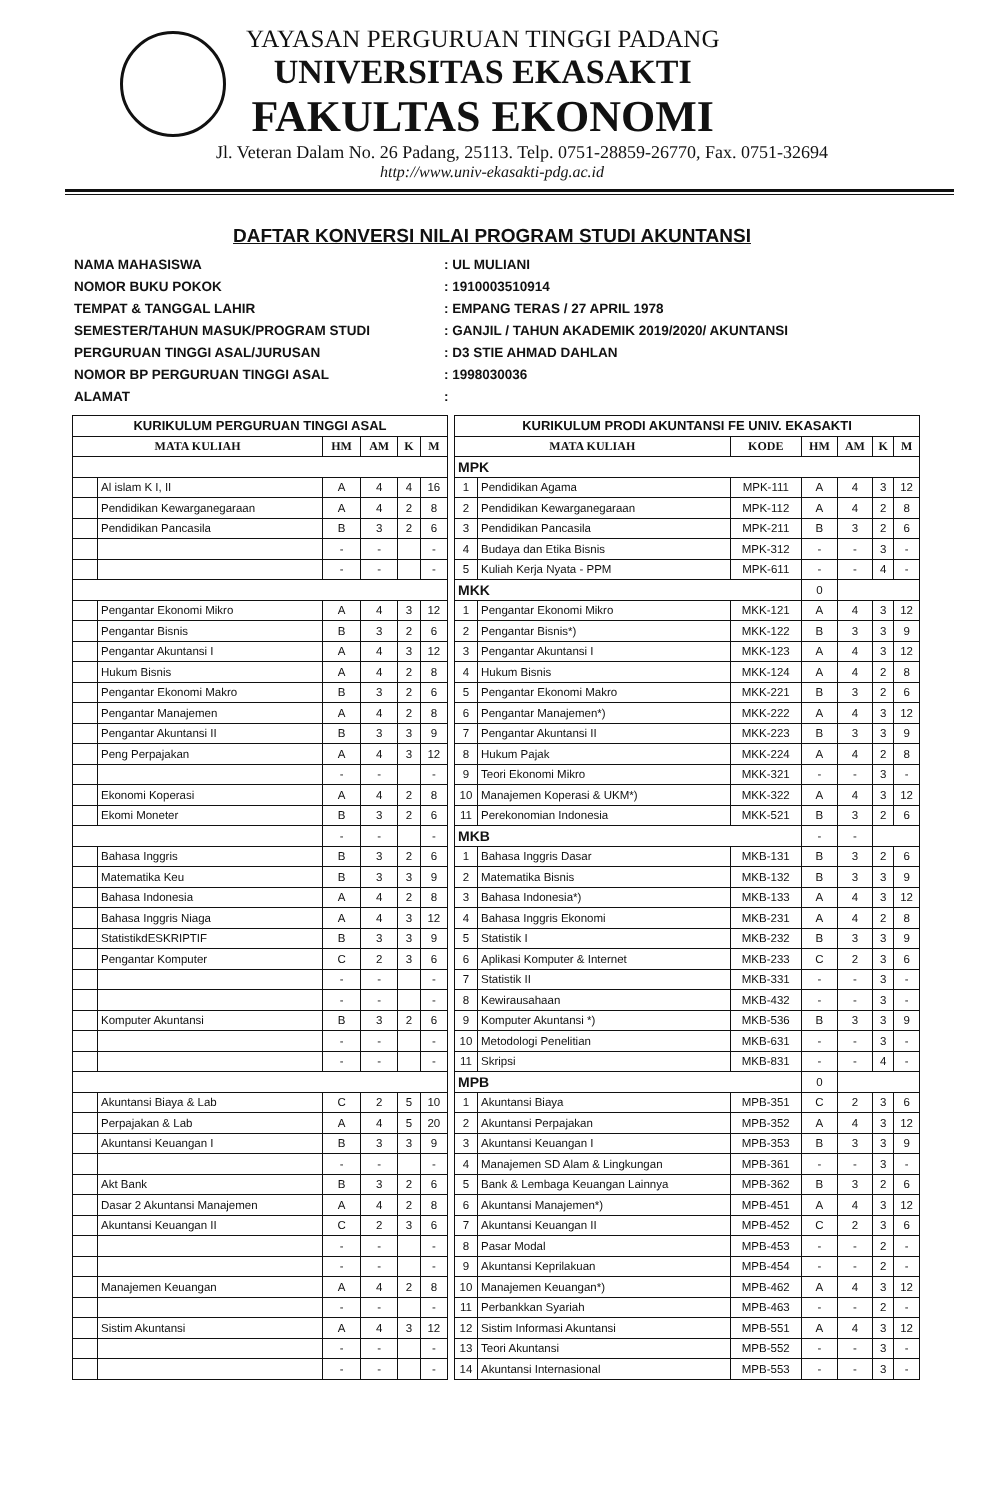YAYASAN PERGURUAN TINGGI PADANG
UNIVERSITAS EKASAKTI
FAKULTAS EKONOMI
Jl. Veteran Dalam No. 26 Padang, 25113. Telp. 0751-28859-26770, Fax. 0751-32694
http://www.univ-ekasakti-pdg.ac.id
DAFTAR KONVERSI NILAI PROGRAM STUDI AKUNTANSI
NAMA MAHASISWA: UL MULIANI
NOMOR BUKU POKOK: 1910003510914
TEMPAT & TANGGAL LAHIR: EMPANG TERAS / 27 APRIL 1978
SEMESTER/TAHUN MASUK/PROGRAM STUDI: GANJIL / TAHUN AKADEMIK 2019/2020/ AKUNTANSI
PERGURUAN TINGGI ASAL/JURUSAN: D3 STIE AHMAD DAHLAN
NOMOR BP PERGURUAN TINGGI ASAL: 1998030036
ALAMAT:
| KURIKULUM PERGURUAN TINGGI ASAL | | | | | |
| --- | --- | --- | --- | --- | --- |
| MATA KULIAH | | HM | AM | K | M |
| | Al islam K I, II | A | 4 | 4 | 16 |
| | Pendidikan Kewarganegaraan | A | 4 | 2 | 8 |
| | Pendidikan Pancasila | B | 3 | 2 | 6 |
| | | - | - | | - |
| | | - | - | | - |
| | Pengantar Ekonomi Mikro | A | 4 | 3 | 12 |
| | Pengantar Bisnis | B | 3 | 2 | 6 |
| | Pengantar Akuntansi I | A | 4 | 3 | 12 |
| | Hukum Bisnis | A | 4 | 2 | 8 |
| | Pengantar Ekonomi Makro | B | 3 | 2 | 6 |
| | Pengantar Manajemen | A | 4 | 2 | 8 |
| | Pengantar Akuntansi II | B | 3 | 3 | 9 |
| | Peng Perpajakan | A | 4 | 3 | 12 |
| | | - | - | | - |
| | Ekonomi Koperasi | A | 4 | 2 | 8 |
| | Ekomi Moneter | B | 3 | 2 | 6 |
| | | - | - | | - |
| | Bahasa Inggris | B | 3 | 2 | 6 |
| | Matematika Keu | B | 3 | 3 | 9 |
| | Bahasa Indonesia | A | 4 | 2 | 8 |
| | Bahasa Inggris Niaga | A | 4 | 3 | 12 |
| | StatistikdESKRIPTIF | B | 3 | 3 | 9 |
| | Pengantar Komputer | C | 2 | 3 | 6 |
| | | - | - | | - |
| | | - | - | | - |
| | Komputer Akuntansi | B | 3 | 2 | 6 |
| | | - | - | | - |
| | | - | - | | - |
| | Akuntansi Biaya & Lab | C | 2 | 5 | 10 |
| | Perpajakan & Lab | A | 4 | 5 | 20 |
| | Akuntansi Keuangan I | B | 3 | 3 | 9 |
| | | - | - | | - |
| | Akt Bank | B | 3 | 2 | 6 |
| | Dasar 2 Akuntansi Manajemen | A | 4 | 2 | 8 |
| | Akuntansi Keuangan II | C | 2 | 3 | 6 |
| | | - | - | | - |
| | | - | - | | - |
| | Manajemen Keuangan | A | 4 | 2 | 8 |
| | | - | - | | - |
| | Sistim Akuntansi | A | 4 | 3 | 12 |
| | | - | - | | - |
| | | - | - | | - |
| KURIKULUM PRODI AKUNTANSI FE UNIV. EKASAKTI | | | | | | |
| --- | --- | --- | --- | --- | --- | --- |
| MATA KULIAH | | KODE | HM | AM | K | M |
| MPK | | | | | | |
| 1 | Pendidikan Agama | MPK-111 | A | 4 | 3 | 12 |
| 2 | Pendidikan Kewarganegaraan | MPK-112 | A | 4 | 2 | 8 |
| 3 | Pendidikan Pancasila | MPK-211 | B | 3 | 2 | 6 |
| 4 | Budaya dan Etika Bisnis | MPK-312 | - | - | 3 | - |
| 5 | Kuliah Kerja Nyata - PPM | MPK-611 | - | - | 4 | - |
| MKK | | | 0 | | | |
| 1 | Pengantar Ekonomi Mikro | MKK-121 | A | 4 | 3 | 12 |
| 2 | Pengantar Bisnis*) | MKK-122 | B | 3 | 3 | 9 |
| 3 | Pengantar Akuntansi I | MKK-123 | A | 4 | 3 | 12 |
| 4 | Hukum Bisnis | MKK-124 | A | 4 | 2 | 8 |
| 5 | Pengantar Ekonomi Makro | MKK-221 | B | 3 | 2 | 6 |
| 6 | Pengantar Manajemen*) | MKK-222 | A | 4 | 3 | 12 |
| 7 | Pengantar Akuntansi II | MKK-223 | B | 3 | 3 | 9 |
| 8 | Hukum Pajak | MKK-224 | A | 4 | 2 | 8 |
| 9 | Teori Ekonomi Mikro | MKK-321 | - | - | 3 | - |
| 10 | Manajemen Koperasi & UKM*) | MKK-322 | A | 4 | 3 | 12 |
| 11 | Perekonomian Indonesia | MKK-521 | B | 3 | 2 | 6 |
| MKB | | | - | - | | |
| 1 | Bahasa Inggris Dasar | MKB-131 | B | 3 | 2 | 6 |
| 2 | Matematika Bisnis | MKB-132 | B | 3 | 3 | 9 |
| 3 | Bahasa Indonesia*) | MKB-133 | A | 4 | 3 | 12 |
| 4 | Bahasa Inggris Ekonomi | MKB-231 | A | 4 | 2 | 8 |
| 5 | Statistik I | MKB-232 | B | 3 | 3 | 9 |
| 6 | Aplikasi Komputer & Internet | MKB-233 | C | 2 | 3 | 6 |
| 7 | Statistik II | MKB-331 | - | - | 3 | - |
| 8 | Kewirausahaan | MKB-432 | - | - | 3 | - |
| 9 | Komputer Akuntansi *) | MKB-536 | B | 3 | 3 | 9 |
| 10 | Metodologi Penelitian | MKB-631 | - | - | 3 | - |
| 11 | Skripsi | MKB-831 | - | - | 4 | - |
| MPB | | | 0 | | | |
| 1 | Akuntansi Biaya | MPB-351 | C | 2 | 3 | 6 |
| 2 | Akuntansi Perpajakan | MPB-352 | A | 4 | 3 | 12 |
| 3 | Akuntansi Keuangan I | MPB-353 | B | 3 | 3 | 9 |
| 4 | Manajemen SD Alam & Lingkungan | MPB-361 | - | - | 3 | - |
| 5 | Bank & Lembaga Keuangan Lainnya | MPB-362 | B | 3 | 2 | 6 |
| 6 | Akuntansi Manajemen*) | MPB-451 | A | 4 | 3 | 12 |
| 7 | Akuntansi Keuangan II | MPB-452 | C | 2 | 3 | 6 |
| 8 | Pasar Modal | MPB-453 | - | - | 2 | - |
| 9 | Akuntansi Keprilakuan | MPB-454 | - | - | 2 | - |
| 10 | Manajemen Keuangan*) | MPB-462 | A | 4 | 3 | 12 |
| 11 | Perbankkan Syariah | MPB-463 | - | - | 2 | - |
| 12 | Sistim Informasi Akuntansi | MPB-551 | A | 4 | 3 | 12 |
| 13 | Teori Akuntansi | MPB-552 | - | - | 3 | - |
| 14 | Akuntansi Internasional | MPB-553 | - | - | 3 | - |